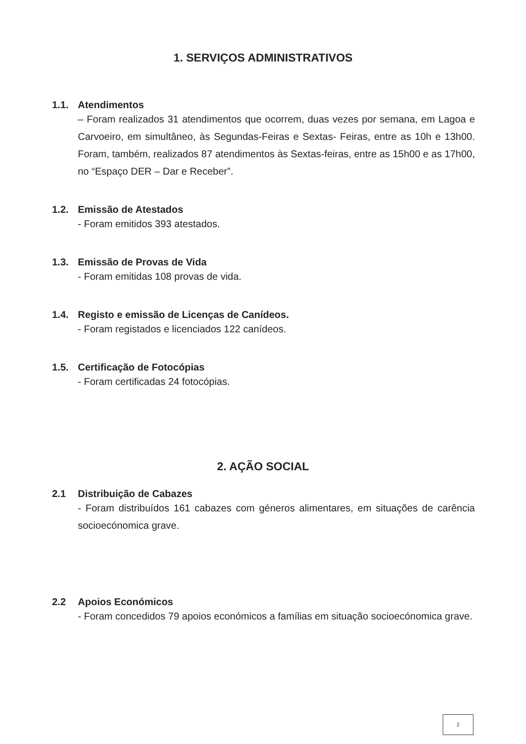1. SERVIÇOS ADMINISTRATIVOS
1.1. Atendimentos
– Foram realizados 31 atendimentos que ocorrem, duas vezes por semana, em Lagoa e Carvoeiro, em simultâneo, às Segundas-Feiras e Sextas- Feiras, entre as 10h e 13h00. Foram, também, realizados 87 atendimentos às Sextas-feiras, entre as 15h00 e as 17h00, no “Espaço DER – Dar e Receber”.
1.2. Emissão de Atestados
- Foram emitidos 393 atestados.
1.3. Emissão de Provas de Vida
- Foram emitidas 108 provas de vida.
1.4. Registo e emissão de Licenças de Canídeos.
- Foram registados e licenciados 122 canídeos.
1.5. Certificação de Fotocópias
- Foram certificadas 24 fotocópias.
2. AÇÃO SOCIAL
2.1 Distribuição de Cabazes
- Foram distribuídos 161 cabazes com géneros alimentares, em situações de carência socioecónomica grave.
2.2 Apoios Económicos
- Foram concedidos 79 apoios económicos a famílias em situação socioecónomica grave.
2